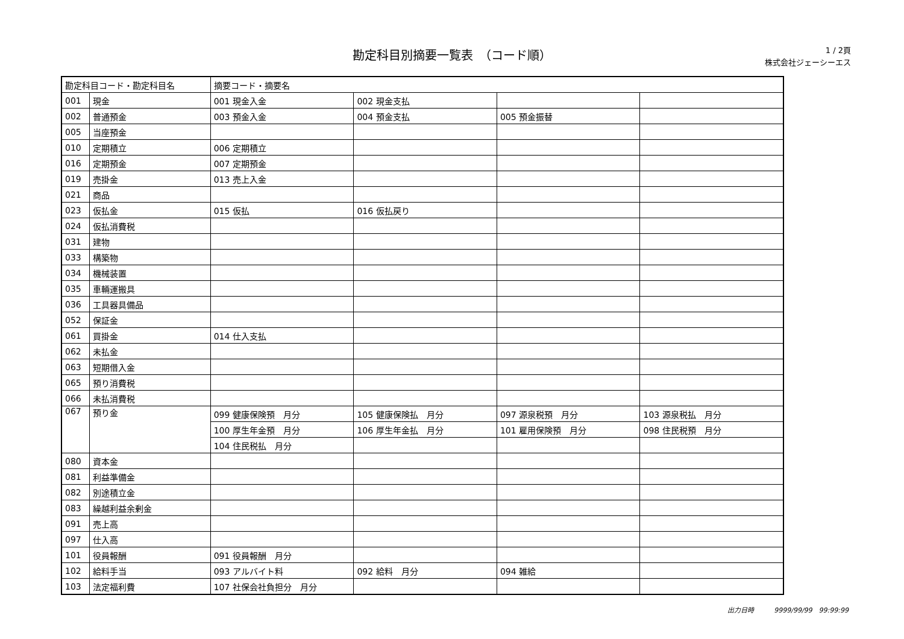勘定科目別摘要一覧表　（コード順）
1 / 2頁
株式会社ジェーシーエス
| 勘定科目コード・勘定科目名 | | 摘要コード・摘要名 | | | |
| --- | --- | --- | --- | --- | --- |
| 001 | 現金 | 001 現金入金 | 002 現金支払 | | |
| 002 | 普通預金 | 003 預金入金 | 004 預金支払 | 005 預金振替 | |
| 005 | 当座預金 | | | | |
| 010 | 定期積立 | 006 定期積立 | | | |
| 016 | 定期預金 | 007 定期預金 | | | |
| 019 | 売掛金 | 013 売上入金 | | | |
| 021 | 商品 | | | | |
| 023 | 仮払金 | 015 仮払 | 016 仮払戻り | | |
| 024 | 仮払消費税 | | | | |
| 031 | 建物 | | | | |
| 033 | 構築物 | | | | |
| 034 | 機械装置 | | | | |
| 035 | 車輛運搬具 | | | | |
| 036 | 工具器具備品 | | | | |
| 052 | 保証金 | | | | |
| 061 | 買掛金 | 014 仕入支払 | | | |
| 062 | 未払金 | | | | |
| 063 | 短期借入金 | | | | |
| 065 | 預り消費税 | | | | |
| 066 | 未払消費税 | | | | |
| 067 | 預り金 | 099 健康保険預 月分 | 105 健康保険払 月分 | 097 源泉税預 月分 | 103 源泉税払 月分 |
| | | 100 厚生年金預 月分 | 106 厚生年金払 月分 | 101 雇用保険預 月分 | 098 住民税預 月分 |
| | | 104 住民税払 月分 | | | |
| 080 | 資本金 | | | | |
| 081 | 利益準備金 | | | | |
| 082 | 別途積立金 | | | | |
| 083 | 繰越利益余剰金 | | | | |
| 091 | 売上高 | | | | |
| 097 | 仕入高 | | | | |
| 101 | 役員報酬 | 091 役員報酬 月分 | | | |
| 102 | 給料手当 | 093 アルバイト料 | 092 給料 月分 | 094 雑給 | |
| 103 | 法定福利費 | 107 社保会社負担分 月分 | | | |
出力日時　　　9999/99/99　99:99:99